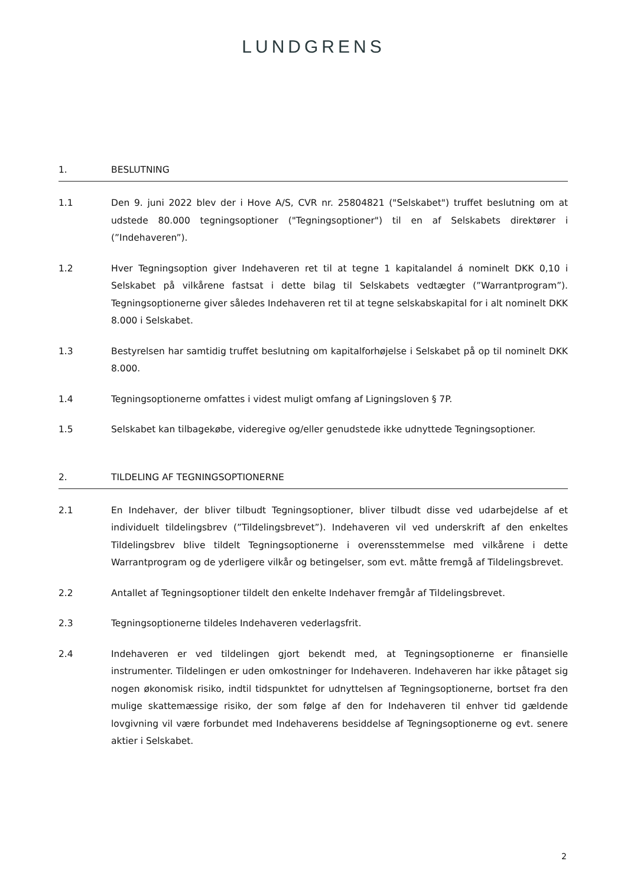LUNDGRENS
1. BESLUTNING
1.1 Den 9. juni 2022 blev der i Hove A/S, CVR nr. 25804821 ("Selskabet") truffet beslutning om at udstede 80.000 tegningsoptioner ("Tegningsoptioner") til en af Selskabets direktører i (”Indehaveren”).
1.2 Hver Tegningsoption giver Indehaveren ret til at tegne 1 kapitalandel á nominelt DKK 0,10 i Selskabet på vilkårene fastsat i dette bilag til Selskabets vedtægter (”Warrantprogram”). Tegningsoptionerne giver således Indehaveren ret til at tegne selskabskapital for i alt nominelt DKK 8.000 i Selskabet.
1.3 Bestyrelsen har samtidig truffet beslutning om kapitalforhøjelse i Selskabet på op til nominelt DKK 8.000.
1.4 Tegningsoptionerne omfattes i videst muligt omfang af Ligningsloven § 7P.
1.5 Selskabet kan tilbagekøbe, videregive og/eller genudstede ikke udnyttede Tegningsoptioner.
2. TILDELING AF TEGNINGSOPTIONERNE
2.1 En Indehaver, der bliver tilbudt Tegningsoptioner, bliver tilbudt disse ved udarbejdelse af et individuelt tildelingsbrev (”Tildelingsbrevet”). Indehaveren vil ved underskrift af den enkeltes Tildelingsbrev blive tildelt Tegningsoptionerne i overensstemmelse med vilkårene i dette Warrantprogram og de yderligere vilkår og betingelser, som evt. måtte fremgå af Tildelingsbrevet.
2.2 Antallet af Tegningsoptioner tildelt den enkelte Indehaver fremgår af Tildelingsbrevet.
2.3 Tegningsoptionerne tildeles Indehaveren vederlagsfrit.
2.4 Indehaveren er ved tildelingen gjort bekendt med, at Tegningsoptionerne er finansielle instrumenter. Tildelingen er uden omkostninger for Indehaveren. Indehaveren har ikke påtaget sig nogen økonomisk risiko, indtil tidspunktet for udnyttelsen af Tegningsoptionerne, bortset fra den mulige skattemæssige risiko, der som følge af den for Indehaveren til enhver tid gældende lovgivning vil være forbundet med Indehaverens besiddelse af Tegningsoptionerne og evt. senere aktier i Selskabet.
2